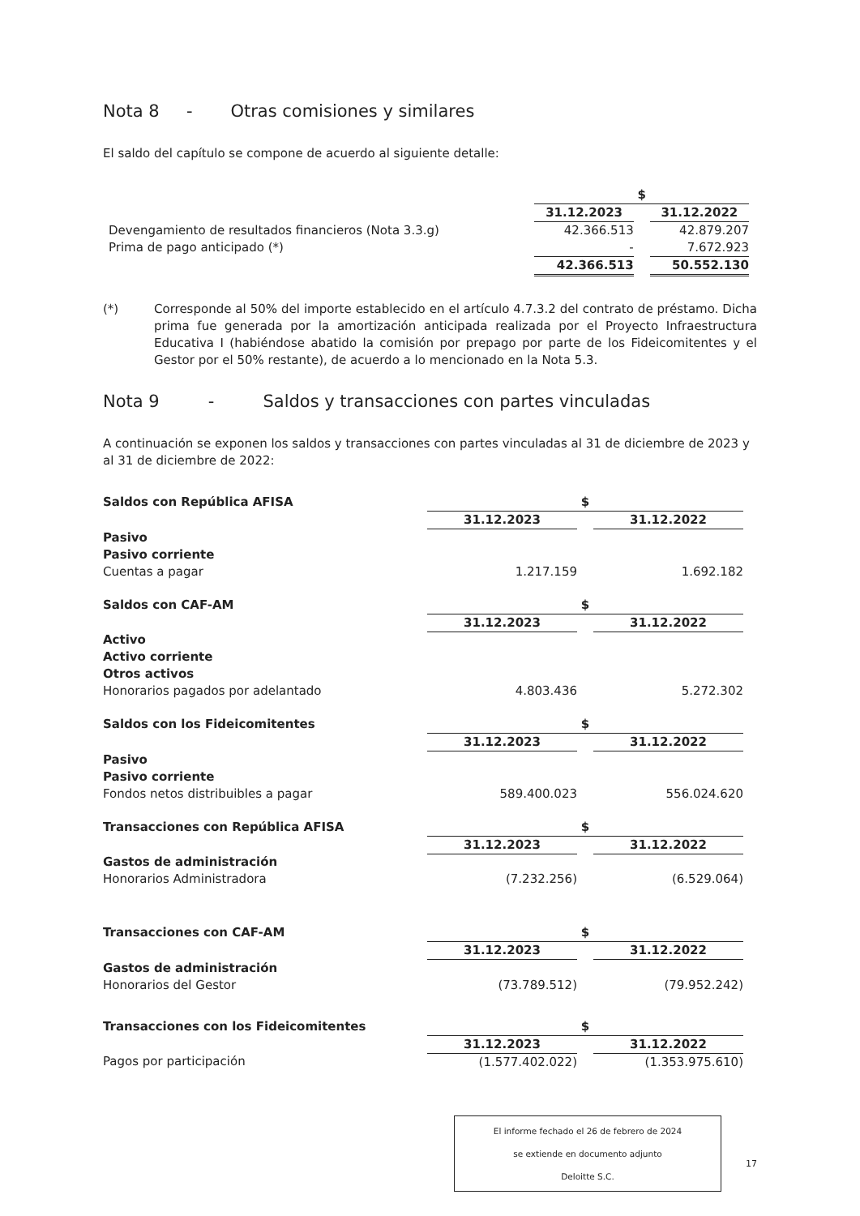Nota 8 - Otras comisiones y similares
El saldo del capítulo se compone de acuerdo al siguiente detalle:
| | $ | | |
| | 31.12.2023 | | 31.12.2022 |
| Devengamiento de resultados financieros (Nota 3.3.g) | 42.366.513 | | 42.879.207 |
| Prima de pago anticipado (*) | - | | 7.672.923 |
| | 42.366.513 | | 50.552.130 |
(*) Corresponde al 50% del importe establecido en el artículo 4.7.3.2 del contrato de préstamo. Dicha prima fue generada por la amortización anticipada realizada por el Proyecto Infraestructura Educativa I (habiéndose abatido la comisión por prepago por parte de los Fideicomitentes y el Gestor por el 50% restante), de acuerdo a lo mencionado en la Nota 5.3.
Nota 9 - Saldos y transacciones con partes vinculadas
A continuación se exponen los saldos y transacciones con partes vinculadas al 31 de diciembre de 2023 y al 31 de diciembre de 2022:
| Saldos con República AFISA | $ | | |
| | 31.12.2023 | | 31.12.2022 |
| Pasivo | | | |
| Pasivo corriente | | | |
| Cuentas a pagar | 1.217.159 | | 1.692.182 |
| Saldos con CAF-AM | $ | | |
| | 31.12.2023 | | 31.12.2022 |
| Activo | | | |
| Activo corriente | | | |
| Otros activos | | | |
| Honorarios pagados por adelantado | 4.803.436 | | 5.272.302 |
| Saldos con los Fideicomitentes | $ | | |
| | 31.12.2023 | | 31.12.2022 |
| Pasivo | | | |
| Pasivo corriente | | | |
| Fondos netos distribuibles a pagar | 589.400.023 | | 556.024.620 |
| Transacciones con República AFISA | $ | | |
| | 31.12.2023 | | 31.12.2022 |
| Gastos de administración | | | |
| Honorarios Administradora | (7.232.256) | | (6.529.064) |
| Transacciones con CAF-AM | $ | | |
| | 31.12.2023 | | 31.12.2022 |
| Gastos de administración | | | |
| Honorarios del Gestor | (73.789.512) | | (79.952.242) |
| Transacciones con los Fideicomitentes | $ | | |
| | 31.12.2023 | | 31.12.2022 |
| Pagos por participación | (1.577.402.022) | | (1.353.975.610) |
El informe fechado el 26 de febrero de 2024
se extiende en documento adjunto
Deloitte S.C.
17